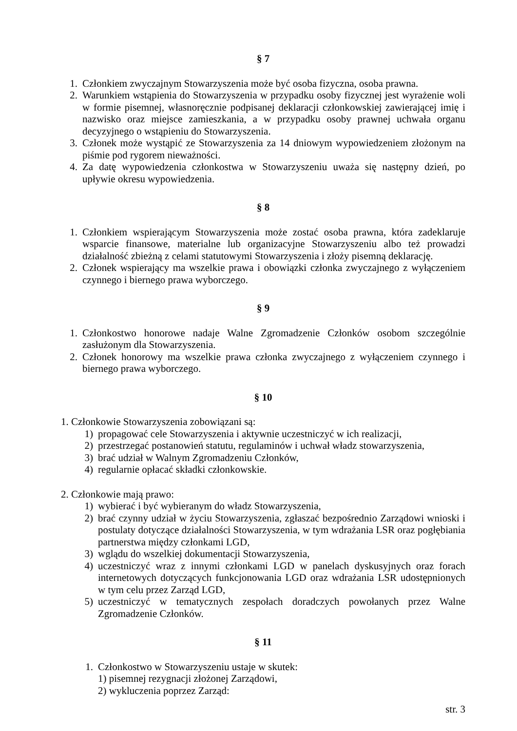§ 7
1. Członkiem zwyczajnym Stowarzyszenia może być osoba fizyczna, osoba prawna.
2. Warunkiem wstąpienia do Stowarzyszenia w przypadku osoby fizycznej jest wyrażenie woli w formie pisemnej, własnoręcznie podpisanej deklaracji członkowskiej zawierającej imię i nazwisko oraz miejsce zamieszkania, a w przypadku osoby prawnej uchwała organu decyzyjnego o wstąpieniu do Stowarzyszenia.
3. Członek może wystąpić ze Stowarzyszenia za 14 dniowym wypowiedzeniem złożonym na piśmie pod rygorem nieważności.
4. Za datę wypowiedzenia członkostwa w Stowarzyszeniu uważa się następny dzień, po upływie okresu wypowiedzenia.
§ 8
1. Członkiem wspierającym Stowarzyszenia może zostać osoba prawna, która zadeklaruje wsparcie finansowe, materialne lub organizacyjne Stowarzyszeniu albo też prowadzi działalność zbieżną z celami statutowymi Stowarzyszenia i złoży pisemną deklarację.
2. Członek wspierający ma wszelkie prawa i obowiązki członka zwyczajnego z wyłączeniem czynnego i biernego prawa wyborczego.
§ 9
1. Członkostwo honorowe nadaje Walne Zgromadzenie Członków osobom szczególnie zasłużonym dla Stowarzyszenia.
2. Członek honorowy ma wszelkie prawa członka zwyczajnego z wyłączeniem czynnego i biernego prawa wyborczego.
§ 10
1. Członkowie Stowarzyszenia zobowiązani są:
1) propagować cele Stowarzyszenia i aktywnie uczestniczyć w ich realizacji,
2) przestrzegać postanowień statutu, regulaminów i uchwał władz stowarzyszenia,
3) brać udział w Walnym Zgromadzeniu Członków,
4) regularnie opłacać składki członkowskie.
2. Członkowie mają prawo:
1) wybierać i być wybieranym do władz Stowarzyszenia,
2) brać czynny udział w życiu Stowarzyszenia, zgłaszać bezpośrednio Zarządowi wnioski i postulaty dotyczące działalności Stowarzyszenia, w tym wdrażania LSR oraz pogłębiania partnerstwa między członkami LGD,
3) wglądu do wszelkiej dokumentacji Stowarzyszenia,
4) uczestniczyć wraz z innymi członkami LGD w panelach dyskusyjnych oraz forach internetowych dotyczących funkcjonowania LGD oraz wdrażania LSR udostępnionych w tym celu przez Zarząd LGD,
5) uczestniczyć w tematycznych zespołach doradczych powołanych przez Walne Zgromadzenie Członków.
§ 11
1. Członkostwo w Stowarzyszeniu ustaje w skutek:
1) pisemnej rezygnacji złożonej Zarządowi,
2) wykluczenia poprzez Zarząd:
str. 3